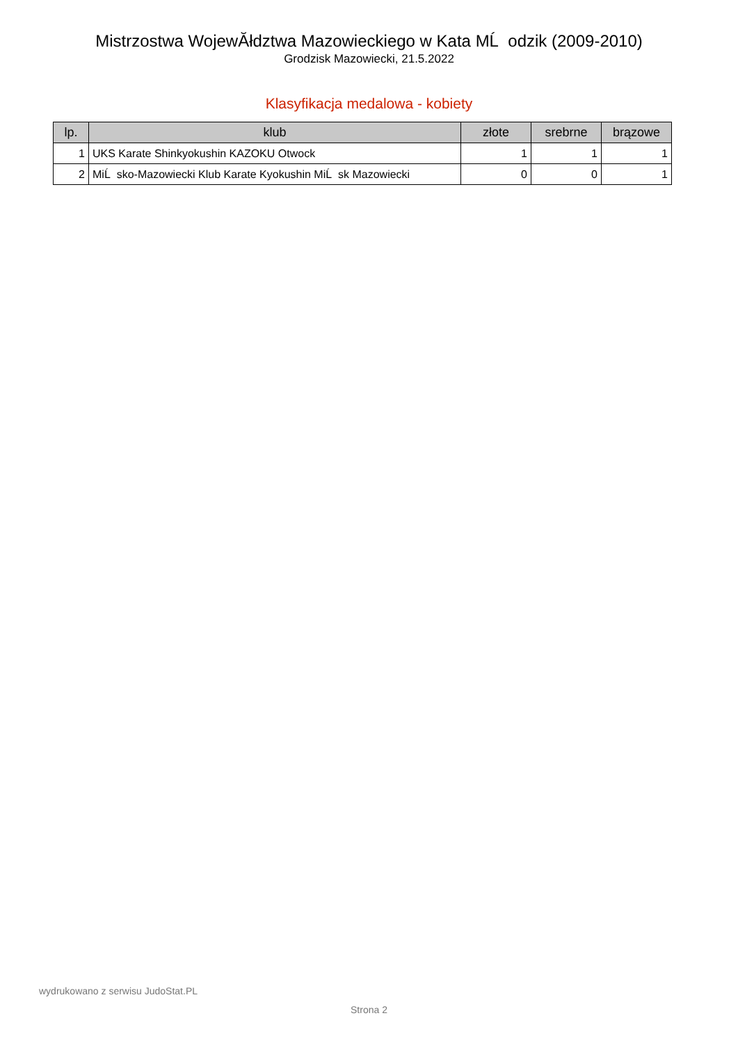Mistrzostwa WojewĂłdztwa Mazowieckiego w Kata MĹ odzik (2009-2010)
Grodzisk Mazowiecki, 21.5.2022
Klasyfikacja medalowa - kobiety
| lp. | klub | złote | srebrne | brązowe |
| --- | --- | --- | --- | --- |
| 1 | UKS Karate Shinkyokushin KAZOKU Otwock | 1 | 1 | 1 |
| 2 | MiĹ sko-Mazowiecki Klub Karate Kyokushin MiĹ sk Mazowiecki | 0 | 0 | 1 |
wydrukowano z serwisu JudoStat.PL
Strona 2